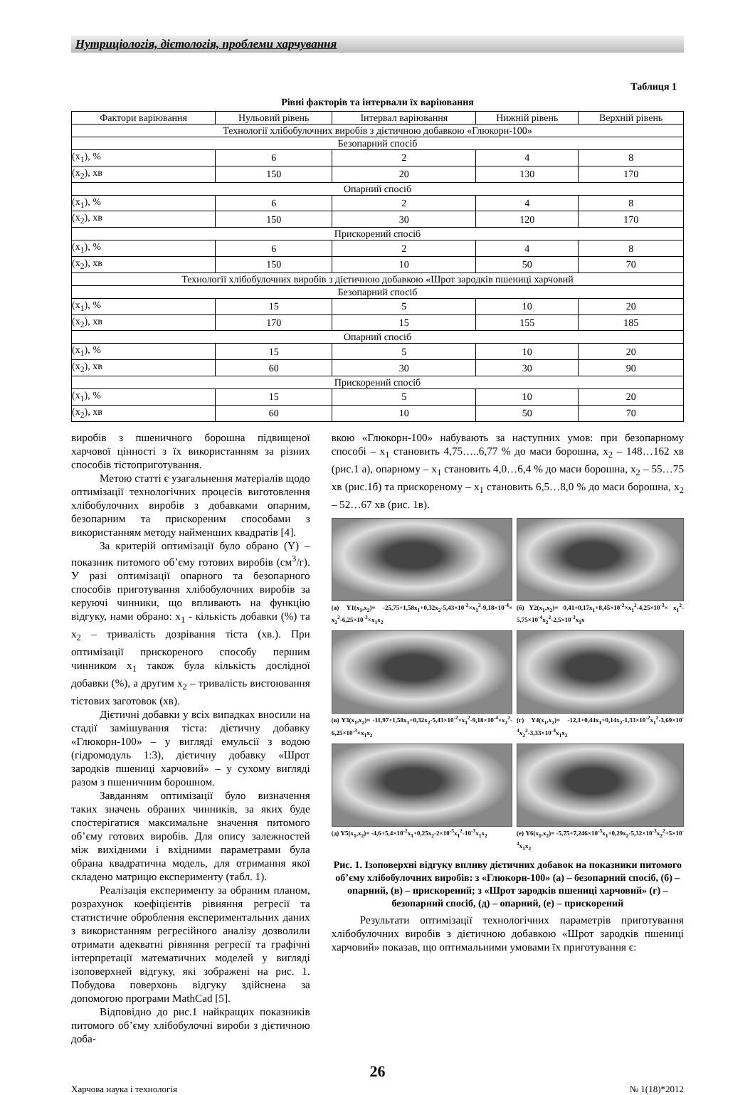Нутриціологія, дієтологія, проблеми харчування
Таблиця 1
Рівні факторів та інтервали їх варіювання
| Фактори варіювання | Нульовий рівень | Інтервал варіювання | Нижній рівень | Верхній рівень |
| --- | --- | --- | --- | --- |
| Технології хлібобулочних виробів з дієтичною добавкою «Глюкорн-100» | | | | |
| Безопарний спосіб | | | | |
| (x<sub>1</sub>), % | 6 | 2 | 4 | 8 |
| (x<sub>2</sub>), хв | 150 | 20 | 130 | 170 |
| Опарний спосіб | | | | |
| (x<sub>1</sub>), % | 6 | 2 | 4 | 8 |
| (x<sub>2</sub>), хв | 150 | 30 | 120 | 170 |
| Прискорений спосіб | | | | |
| (x<sub>1</sub>), % | 6 | 2 | 4 | 8 |
| (x<sub>2</sub>), хв | 150 | 10 | 50 | 70 |
| Технології хлібобулочних виробів з дієтичною добавкою «Шрот зародків пшениці харчовий | | | | |
| Безопарний спосіб | | | | |
| (x<sub>1</sub>), % | 15 | 5 | 10 | 20 |
| (x<sub>2</sub>), хв | 170 | 15 | 155 | 185 |
| Опарний спосіб | | | | |
| (x<sub>1</sub>), % | 15 | 5 | 10 | 20 |
| (x<sub>2</sub>), хв | 60 | 30 | 30 | 90 |
| Прискорений спосіб | | | | |
| (x<sub>1</sub>), % | 15 | 5 | 10 | 20 |
| (x<sub>2</sub>), хв | 60 | 10 | 50 | 70 |
виробів з пшеничного борошна підвищеної харчової цінності з їх використанням за різних способів тістоприготування.
Метою статті є узагальнення матеріалів щодо оптимізації технологічних процесів виготовлення хлібобулочних виробів з добавками опарним, безопарним та прискореним способами з використанням методу найменших квадратів [4].
За критерій оптимізації було обрано (Y) – показник питомого об’єму готових виробів (см<sup>3</sup>/г). У разі оптимізації опарного та безопарного способів приготування хлібобулочних виробів за керуючі чинники, що впливають на функцію відгуку, нами обрано: x<sub>1</sub> - кількість добавки (%) та x<sub>2</sub> – тривалість дозрівання тіста (хв.). При оптимізації прискореного способу першим чинником x<sub>1</sub> також була кількість дослідної добавки (%), а другим x<sub>2</sub> – тривалість вистоювання тістових заготовок (хв).
Дієтичні добавки у всіх випадках вносили на стадії замішування тіста: дієтичну добавку «Глюкорн-100» – у вигляді емульсії з водою (гідромодуль 1:3), дієтичну добавку «Шрот зародків пшениці харчовий» – у сухому вигляді разом з пшеничним борошном.
Завданням оптимізації було визначення таких значень обраних чинників, за яких буде спостерігатися максимальне значення питомого об’єму готових виробів. Для опису залежностей між вихідними і вхідними параметрами була обрана квадратична модель, для отримання якої складено матрицю експерименту (табл. 1).
Реалізація експерименту за обраним планом, розрахунок коефіцієнтів рівняння регресії та статистичне оброблення експериментальних даних з використанням регресійного аналізу дозволили отримати адекватні рівняння регресії та графічні інтерпретації математичних моделей у вигляді ізоповерхней відгуку, які зображені на рис. 1. Побудова поверхонь відгуку здійснена за допомогою програми MathCad [5].
Відповідно до рис.1 найкращих показників питомого об’єму хлібобулочні вироби з дієтичною доба-
вкою «Глюкорн-100» набувають за наступних умов: при безопарному способі – x<sub>1</sub> становить 4,75…..6,77 % до маси борошна, x<sub>2</sub> – 148…162 хв (рис.1 а), опарному – x<sub>1</sub> становить 4,0…6,4 % до маси борошна, x<sub>2</sub> – 55…75 хв (рис.1б) та прискореному – x<sub>1</sub> становить 6,5…8,0 % до маси борошна, x<sub>2</sub> – 52…67 хв (рис. 1в).
(а) Y1(x<sub>1</sub>,x<sub>2</sub>)= -25,75+1,58x<sub>1</sub>+0,32x<sub>2</sub>-5,43×10<sup>-2</sup>×x<sub>1</sub><sup>2</sup>-9,18×10<sup>-4</sup>× x<sub>2</sub><sup>2</sup>-6,25×10<sup>-3</sup>×x<sub>1</sub>x<sub>2</sub>
(б) Y2(x<sub>1</sub>,x<sub>2</sub>)= 0,41+0,17x<sub>1</sub>+8,45×10<sup>-2</sup>×x<sub>1</sub><sup>2</sup>-4,25×10<sup>-3</sup>× x<sub>1</sub><sup>2</sup>-5,75×10<sup>-4</sup>x<sub>2</sub><sup>2</sup>-2,5×10<sup>-3</sup>x<sub>1</sub>x
(в) Y3(x<sub>1</sub>,x<sub>2</sub>)= -11,97+1,58x<sub>1</sub>+0,32x<sub>2</sub>-5,43×10<sup>-2</sup>×x<sub>1</sub><sup>2</sup>-9,18×10<sup>-4</sup>×x<sub>2</sub><sup>2</sup>-6,25×10<sup>-3</sup>×x<sub>1</sub>x<sub>2</sub>
(г) Y4(x<sub>1</sub>,x<sub>2</sub>)= -12,1+0,44x<sub>1</sub>+0,14x<sub>2</sub>-1,33×10<sup>-2</sup>x<sub>1</sub><sup>2</sup>-3,69×10<sup>-4</sup>x<sub>2</sub><sup>2</sup>-3,33×10<sup>-4</sup>x<sub>1</sub>x<sub>2</sub>
(д) Y5(x<sub>1</sub>,x<sub>2</sub>)= -4,6+5,4×10<sup>-2</sup>x<sub>1</sub>+0,25x<sub>2</sub>-2×10<sup>-3</sup>x<sub>1</sub><sup>2</sup>-10<sup>-3</sup>x<sub>1</sub>x<sub>2</sub>
(е) Y6(x<sub>1</sub>,x<sub>2</sub>)= -5,75+7,246×10<sup>-3</sup>x<sub>1</sub>+0,29x<sub>2</sub>-5,32×10<sup>-3</sup>x<sub>2</sub><sup>2</sup>+5×10<sup>-4</sup>x<sub>1</sub>x<sub>2</sub>
Рис. 1. Ізоповерхні відгуку впливу дієтичних добавок на показники питомого об’єму хлібобулочних виробів: з «Глюкорн-100» (а) – безопарний спосіб, (б) – опарний, (в) – прискорений; з «Шрот зародків пшениці харчовий» (г) – безопарний спосіб, (д) – опарний, (е) – прискорений
Результати оптимізації технологічних параметрів приготування хлібобулочних виробів з дієтичною добавкою «Шрот зародків пшениці харчовий» показав, що оптимальними умовами їх приготування є:
26
Харчова наука і технологія № 1(18)*2012